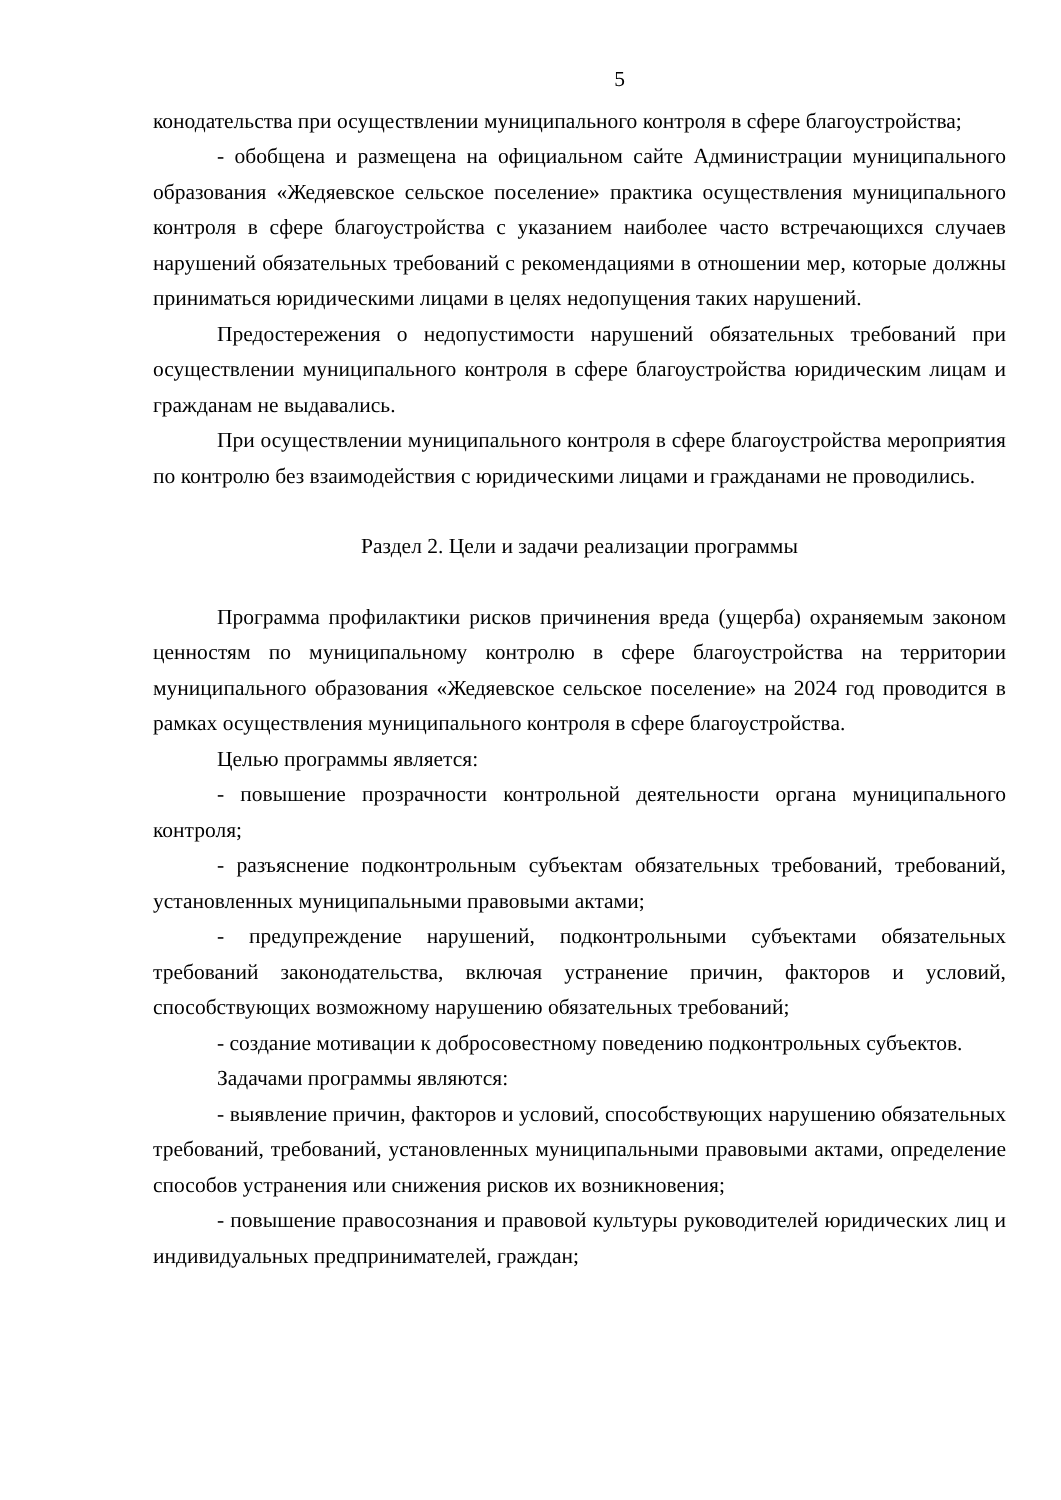5
конодательства при осуществлении муниципального контроля в сфере благоустройства;
- обобщена и размещена на официальном сайте Администрации муниципального образования «Жедяевское сельское поселение» практика осуществления муниципального контроля в сфере благоустройства с указанием наиболее часто встречающихся случаев нарушений обязательных требований с рекомендациями в отношении мер, которые должны приниматься юридическими лицами в целях недопущения таких нарушений.
Предостережения о недопустимости нарушений обязательных требований при осуществлении муниципального контроля в сфере благоустройства юридическим лицам и гражданам не выдавались.
При осуществлении муниципального контроля в сфере благоустройства мероприятия по контролю без взаимодействия с юридическими лицами и гражданами не проводились.
Раздел 2. Цели и задачи реализации программы
Программа профилактики рисков причинения вреда (ущерба) охраняемым законом ценностям по муниципальному контролю в сфере благоустройства на территории муниципального образования «Жедяевское сельское поселение» на 2024 год проводится в рамках осуществления муниципального контроля в сфере благоустройства.
Целью программы является:
- повышение прозрачности контрольной деятельности органа муниципального контроля;
- разъяснение подконтрольным субъектам обязательных требований, требований, установленных муниципальными правовыми актами;
- предупреждение нарушений, подконтрольными субъектами обязательных требований законодательства, включая устранение причин, факторов и условий, способствующих возможному нарушению обязательных требований;
- создание мотивации к добросовестному поведению подконтрольных субъектов.
Задачами программы являются:
- выявление причин, факторов и условий, способствующих нарушению обязательных требований, требований, установленных муниципальными правовыми актами, определение способов устранения или снижения рисков их возникновения;
- повышение правосознания и правовой культуры руководителей юридических лиц и индивидуальных предпринимателей, граждан;